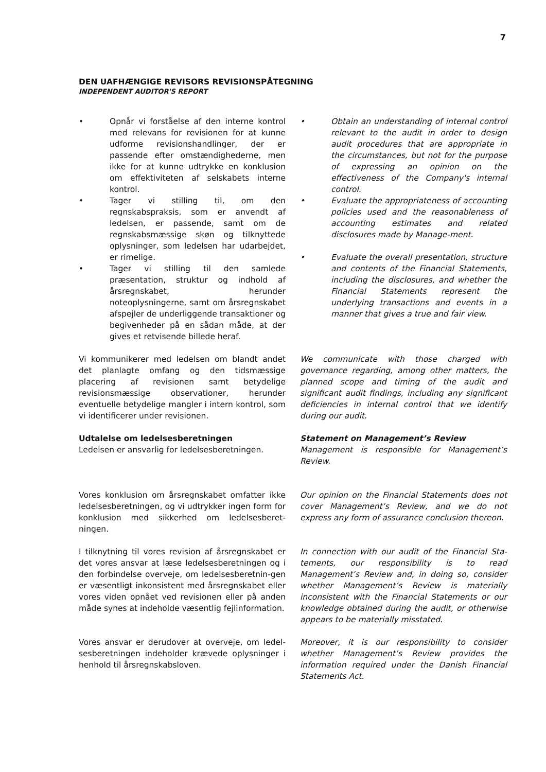7
DEN UAFHÆNGIGE REVISORS REVISIONSPÅTEGNING
INDEPENDENT AUDITOR'S REPORT
• Opnår vi forståelse af den interne kontrol med relevans for revisionen for at kunne udforme revisionshandlinger, der er passende efter omstændighederne, men ikke for at kunne udtrykke en konklusion om effektiviteten af selskabets interne kontrol.
• Tager vi stilling til, om den regnskabspraksis, som er anvendt af ledelsen, er passende, samt om de regnskabsmæssige skøn og tilknyttede oplysninger, som ledelsen har udarbejdet, er rimelige.
• Tager vi stilling til den samlede præsentation, struktur og indhold af årsregnskabet, herunder noteoplysningerne, samt om årsregnskabet afspejler de underliggende transaktioner og begivenheder på en sådan måde, at der gives et retvisende billede heraf.
• Obtain an understanding of internal control relevant to the audit in order to design audit procedures that are appropriate in the circumstances, but not for the purpose of expressing an opinion on the effectiveness of the Company's internal control.
• Evaluate the appropriateness of accounting policies used and the reasonableness of accounting estimates and related disclosures made by Manage-ment.
• Evaluate the overall presentation, structure and contents of the Financial Statements, including the disclosures, and whether the Financial Statements represent the underlying transactions and events in a manner that gives a true and fair view.
Vi kommunikerer med ledelsen om blandt andet det planlagte omfang og den tidsmæssige placering af revisionen samt betydelige revisionsmæssige observationer, herunder eventuelle betydelige mangler i intern kontrol, som vi identificerer under revisionen.
We communicate with those charged with governance regarding, among other matters, the planned scope and timing of the audit and significant audit findings, including any significant deficiencies in internal control that we identify during our audit.
Udtalelse om ledelsesberetningen
Ledelsen er ansvarlig for ledelsesberetningen.
Statement on Management’s Review
Management is responsible for Management’s Review.
Vores konklusion om årsregnskabet omfatter ikke ledelsesberetningen, og vi udtrykker ingen form for konklusion med sikkerhed om ledelsesberet-ningen.
Our opinion on the Financial Statements does not cover Management’s Review, and we do not express any form of assurance conclusion thereon.
I tilknytning til vores revision af årsregnskabet er det vores ansvar at læse ledelsesberetningen og i den forbindelse overveje, om ledelsesberetnin-gen er væsentligt inkonsistent med årsregnskabet eller vores viden opnået ved revisionen eller på anden måde synes at indeholde væsentlig fejlinformation.
In connection with our audit of the Financial Sta-tements, our responsibility is to read Management’s Review and, in doing so, consider whether Management’s Review is materially inconsistent with the Financial Statements or our knowledge obtained during the audit, or otherwise appears to be materially misstated.
Vores ansvar er derudover at overveje, om ledel-sesberetningen indeholder krævede oplysninger i henhold til årsregnskabsloven.
Moreover, it is our responsibility to consider whether Management’s Review provides the information required under the Danish Financial Statements Act.